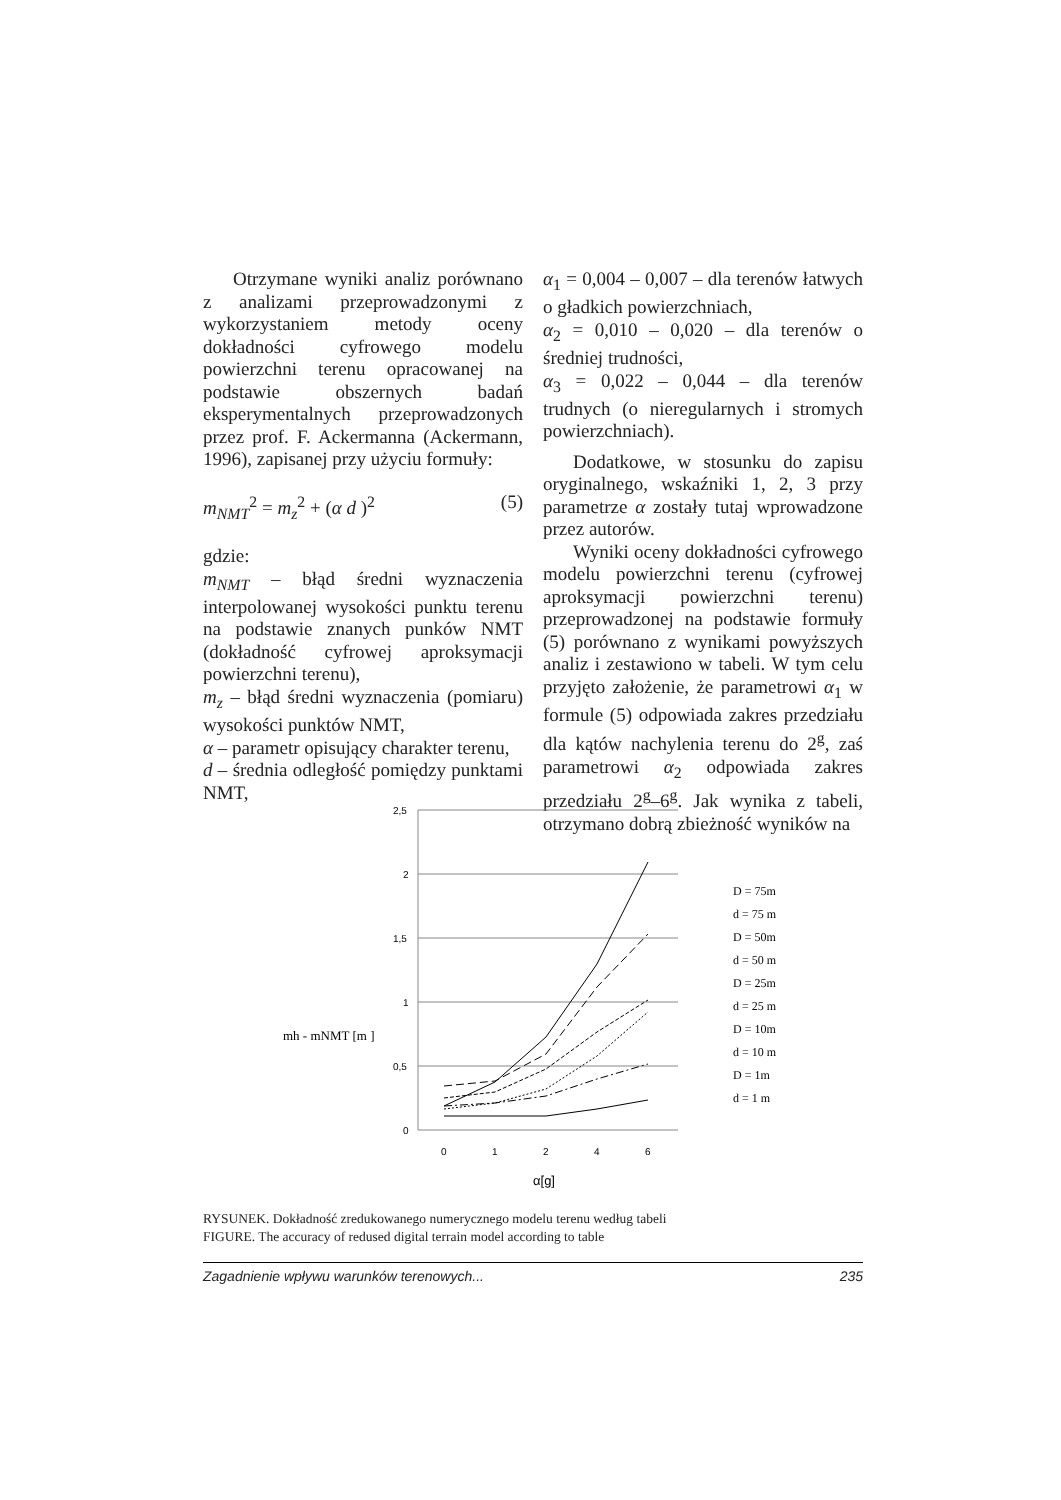Otrzymane wyniki analiz porównano z analizami przeprowadzonymi z wykorzystaniem metody oceny dokładności cyfrowego modelu powierzchni terenu opracowanej na podstawie obszernych badań eksperymentalnych przeprowadzonych przez prof. F. Ackermanna (Ackermann, 1996), zapisanej przy użyciu formuły:
m<sub>NMT</sub><sup>2</sup> = m<sub>z</sub><sup>2</sup> + (α d )<sup>2</sup> (5)
gdzie:
m<sub>NMT</sub> – błąd średni wyznaczenia interpolowanej wysokości punktu terenu na podstawie znanych punków NMT (dokładność cyfrowej aproksymacji powierzchni terenu),
m<sub>z</sub> – błąd średni wyznaczenia (pomiaru) wysokości punktów NMT,
α – parametr opisujący charakter terenu,
d – średnia odległość pomiędzy punktami NMT,
α<sub>1</sub> = 0,004 – 0,007 – dla terenów łatwych o gładkich powierzchniach,
α<sub>2</sub> = 0,010 – 0,020 – dla terenów o średniej trudności,
α<sub>3</sub> = 0,022 – 0,044 – dla terenów trudnych (o nieregularnych i stromych powierzchniach).
Dodatkowe, w stosunku do zapisu oryginalnego, wskaźniki 1, 2, 3 przy parametrze α zostały tutaj wprowadzone przez autorów.
Wyniki oceny dokładności cyfrowego modelu powierzchni terenu (cyfrowej aproksymacji powierzchni terenu) przeprowadzonej na podstawie formuły (5) porównano z wynikami powyższych analiz i zestawiono w tabeli. W tym celu przyjęto założenie, że parametrowi α<sub>1</sub> w formule (5) odpowiada zakres przedziału dla kątów nachylenia terenu do 2<sup>g</sup>, zaś parametrowi α<sub>2</sub> odpowiada zakres przedziału 2<sup>g</sup>–6<sup>g</sup>. Jak wynika z tabeli, otrzymano dobrą zbieżność wyników na
mh - mNMT [m ]
2,5
2
1,5
1
0,5
0
0
1
2
4
6
α[g]
D = 75m
d = 75 m
D = 50m
d = 50 m
D = 25m
d = 25 m
D = 10m
d = 10 m
D = 1m
d = 1 m
RYSUNEK. Dokładność zredukowanego numerycznego modelu terenu według tabeli
FIGURE. The accuracy of redused digital terrain model according to table
Zagadnienie wpływu warunków terenowych... 235